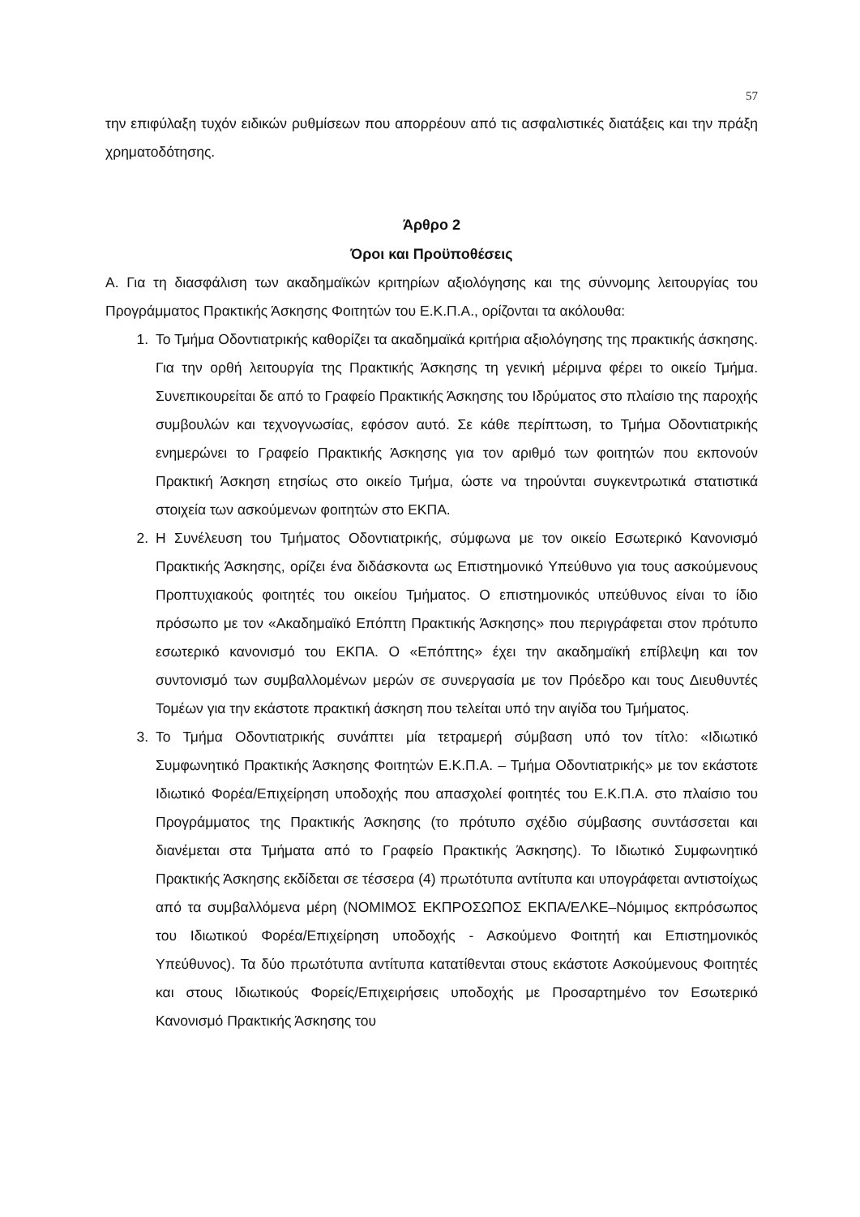57
την επιφύλαξη τυχόν ειδικών ρυθμίσεων που απορρέουν από τις ασφαλιστικές διατάξεις και την πράξη χρηματοδότησης.
Άρθρο 2
Όροι και Προϋποθέσεις
Α. Για τη διασφάλιση των ακαδημαϊκών κριτηρίων αξιολόγησης και της σύννομης λειτουργίας του Προγράμματος Πρακτικής Άσκησης Φοιτητών του Ε.Κ.Π.Α., ορίζονται τα ακόλουθα:
1. Το Τμήμα Οδοντιατρικής καθορίζει τα ακαδημαϊκά κριτήρια αξιολόγησης της πρακτικής άσκησης. Για την ορθή λειτουργία της Πρακτικής Άσκησης τη γενική μέριμνα φέρει το οικείο Τμήμα. Συνεπικουρείται δε από το Γραφείο Πρακτικής Άσκησης του Ιδρύματος στο πλαίσιο της παροχής συμβουλών και τεχνογνωσίας, εφόσον αυτό. Σε κάθε περίπτωση, το Τμήμα Οδοντιατρικής ενημερώνει το Γραφείο Πρακτικής Άσκησης για τον αριθμό των φοιτητών που εκπονούν Πρακτική Άσκηση ετησίως στο οικείο Τμήμα, ώστε να τηρούνται συγκεντρωτικά στατιστικά στοιχεία των ασκούμενων φοιτητών στο ΕΚΠΑ.
2. Η Συνέλευση του Τμήματος Οδοντιατρικής, σύμφωνα με τον οικείο Εσωτερικό Κανονισμό Πρακτικής Άσκησης, ορίζει ένα διδάσκοντα ως Επιστημονικό Υπεύθυνο για τους ασκούμενους Προπτυχιακούς φοιτητές του οικείου Τμήματος. Ο επιστημονικός υπεύθυνος είναι το ίδιο πρόσωπο με τον «Ακαδημαϊκό Επόπτη Πρακτικής Άσκησης» που περιγράφεται στον πρότυπο εσωτερικό κανονισμό του ΕΚΠΑ. Ο «Επόπτης» έχει την ακαδημαϊκή επίβλεψη και τον συντονισμό των συμβαλλομένων μερών σε συνεργασία με τον Πρόεδρο και τους Διευθυντές Τομέων για την εκάστοτε πρακτική άσκηση που τελείται υπό την αιγίδα του Τμήματος.
3. Το Τμήμα Οδοντιατρικής συνάπτει μία τετραμερή σύμβαση υπό τον τίτλο: «Ιδιωτικό Συμφωνητικό Πρακτικής Άσκησης Φοιτητών Ε.Κ.Π.Α. – Τμήμα Οδοντιατρικής» με τον εκάστοτε Ιδιωτικό Φορέα/Επιχείρηση υποδοχής που απασχολεί φοιτητές του Ε.Κ.Π.Α. στο πλαίσιο του Προγράμματος της Πρακτικής Άσκησης (το πρότυπο σχέδιο σύμβασης συντάσσεται και διανέμεται στα Τμήματα από το Γραφείο Πρακτικής Άσκησης). Το Ιδιωτικό Συμφωνητικό Πρακτικής Άσκησης εκδίδεται σε τέσσερα (4) πρωτότυπα αντίτυπα και υπογράφεται αντιστοίχως από τα συμβαλλόμενα μέρη (ΝΟΜΙΜΟΣ ΕΚΠΡΟΣΩΠΟΣ ΕΚΠΑ/ΕΛΚΕ–Νόμιμος εκπρόσωπος του Ιδιωτικού Φορέα/Επιχείρηση υποδοχής - Ασκούμενο Φοιτητή και Επιστημονικός Υπεύθυνος). Τα δύο πρωτότυπα αντίτυπα κατατίθενται στους εκάστοτε Ασκούμενους Φοιτητές και στους Ιδιωτικούς Φορείς/Επιχειρήσεις υποδοχής με Προσαρτημένο τον Εσωτερικό Κανονισμό Πρακτικής Άσκησης του